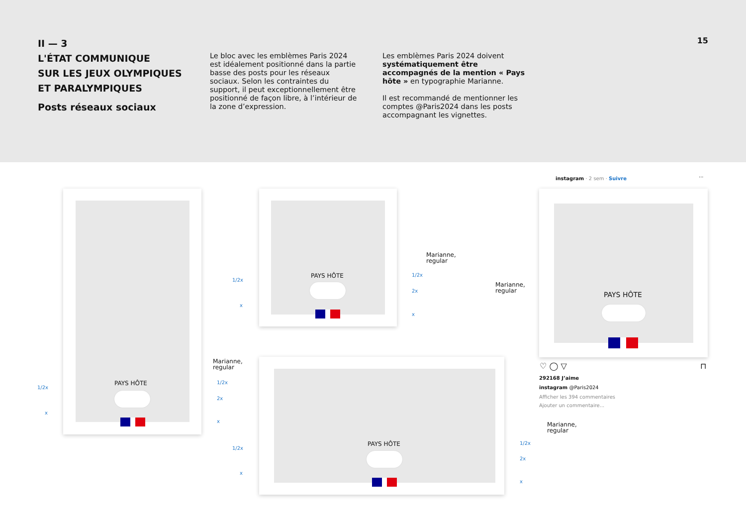II — 3
L'ÉTAT COMMUNIQUE
SUR LES JEUX OLYMPIQUES
ET PARALYMPIQUES
Posts réseaux sociaux
Le bloc avec les emblèmes Paris 2024 est idéalement positionné dans la partie basse des posts pour les réseaux sociaux. Selon les contraintes du support, il peut exceptionnellement être positionné de façon libre, à l’intérieur de la zone d’expression.
Les emblèmes Paris 2024 doivent systématiquement être accompagnés de la mention « Pays hôte » en typographie Marianne.
Il est recommandé de mentionner les comptes @Paris2024 dans les posts accompagnant les vignettes.
15
PAYS HÔTE
Marianne,
regular
1/2x
x
1/2x
2x
x
PAYS HÔTE
Marianne,
regular
1/2x
x
1/2x
2x
x
PAYS HÔTE
Marianne,
regular
1/2x
x
1/2x
2x
x
instagram · 2 sem · Suivre ···
PAYS HÔTE
Marianne,
regular
♡ ◯ ▽ ⊓
292168 J’aime
instagram @Paris2024
Afficher les 394 commentaires
Ajouter un commentaire...